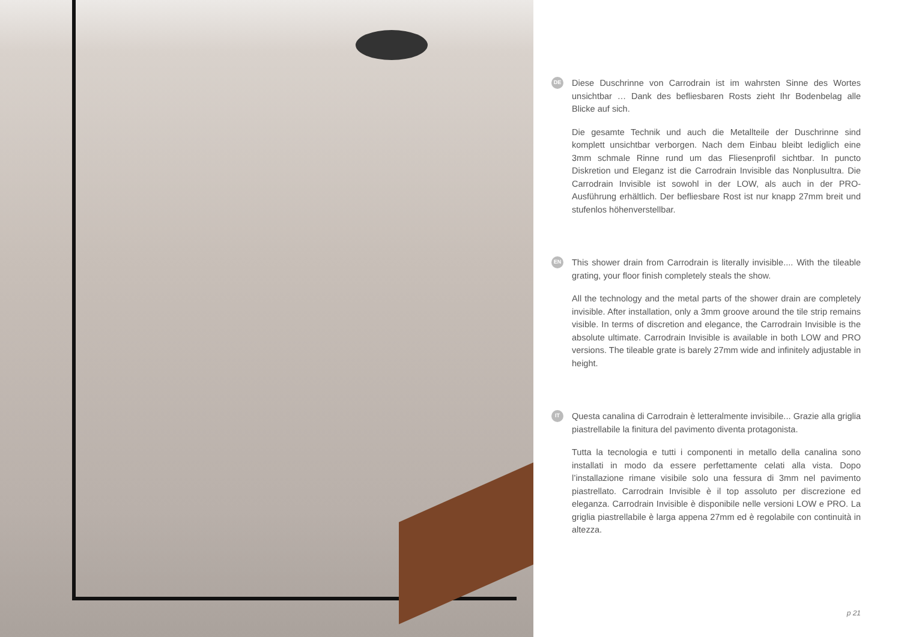DE
Diese Duschrinne von Carrodrain ist im wahrsten Sinne des Wortes unsichtbar … Dank des befliesbaren Rosts zieht Ihr Bodenbelag alle Blicke auf sich.
Die gesamte Technik und auch die Metallteile der Duschrinne sind komplett unsichtbar verborgen. Nach dem Einbau bleibt lediglich eine 3mm schmale Rinne rund um das Fliesenprofil sichtbar. In puncto Diskretion und Eleganz ist die Carrodrain Invisible das Nonplusultra. Die Carrodrain Invisible ist sowohl in der LOW, als auch in der PRO-Ausführung erhältlich. Der befliesbare Rost ist nur knapp 27mm breit und stufenlos höhenverstellbar.
EN
This shower drain from Carrodrain is literally invisible.... With the tileable grating, your floor finish completely steals the show.
All the technology and the metal parts of the shower drain are completely invisible. After installation, only a 3mm groove around the tile strip remains visible. In terms of discretion and elegance, the Carrodrain Invisible is the absolute ultimate. Carrodrain Invisible is available in both LOW and PRO versions. The tileable grate is barely 27mm wide and infinitely adjustable in height.
IT
Questa canalina di Carrodrain è letteralmente invisibile... Grazie alla griglia piastrellabile la finitura del pavimento diventa protagonista.
Tutta la tecnologia e tutti i componenti in metallo della canalina sono installati in modo da essere perfettamente celati alla vista. Dopo l’installazione rimane visibile solo una fessura di 3mm nel pavimento piastrellato. Carrodrain Invisible è il top assoluto per discrezione ed eleganza. Carrodrain Invisible è disponibile nelle versioni LOW e PRO. La griglia piastrellabile è larga appena 27mm ed è regolabile con continuità in altezza.
p 21